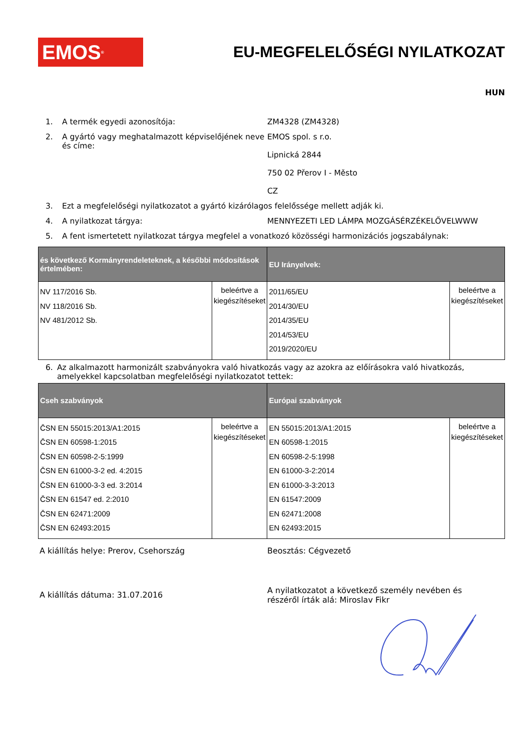EMOS<sup>®</sup>
EU-MEGFELELŐSÉGI NYILATKOZAT
HUN
1. A termék egyedi azonosítója: ZM4328 (ZM4328)
2. A gyártó vagy meghatalmazott képviselőjének neve és címe: EMOS spol. s r.o.
Lipnická 2844
750 02 Přerov I - Město
CZ
3. Ezt a megfelelőségi nyilatkozatot a gyártó kizárólagos felelőssége mellett adják ki.
4. A nyilatkozat tárgya: MENNYEZETI LED LÁMPA MOZGÁSÉRZÉKELŐVELWWW
5. A fent ismertetett nyilatkozat tárgya megfelel a vonatkozó közösségi harmonizációs jogszabálynak:
| és következő Kormányrendeleteknek, a későbbi módosítások értelmében: | | EU Irányelvek: | |
| --- | --- | --- | --- |
| NV 117/2016 Sb. NV 118/2016 Sb. NV 481/2012 Sb. | beleértve a kiegészítéseket | 2011/65/EU 2014/30/EU 2014/35/EU 2014/53/EU 2019/2020/EU | beleértve a kiegészítéseket |
6. Az alkalmazott harmonizált szabványokra való hivatkozás vagy az azokra az előírásokra való hivatkozás, amelyekkel kapcsolatban megfelelőségi nyilatkozatot tettek:
| Cseh szabványok | | Európai szabványok | |
| --- | --- | --- | --- |
| ČSN EN 55015:2013/A1:2015 ČSN EN 60598-1:2015 ČSN EN 60598-2-5:1999 ČSN EN 61000-3-2 ed. 4:2015 ČSN EN 61000-3-3 ed. 3:2014 ČSN EN 61547 ed. 2:2010 ČSN EN 62471:2009 ČSN EN 62493:2015 | beleértve a kiegészítéseket | EN 55015:2013/A1:2015 EN 60598-1:2015 EN 60598-2-5:1998 EN 61000-3-2:2014 EN 61000-3-3:2013 EN 61547:2009 EN 62471:2008 EN 62493:2015 | beleértve a kiegészítéseket |
A kiállítás helye: Prerov, Csehország Beosztás: Cégvezető
A kiállítás dátuma: 31.07.2016
A nyilatkozatot a következő személy nevében és részéről írták alá: Miroslav Fikr